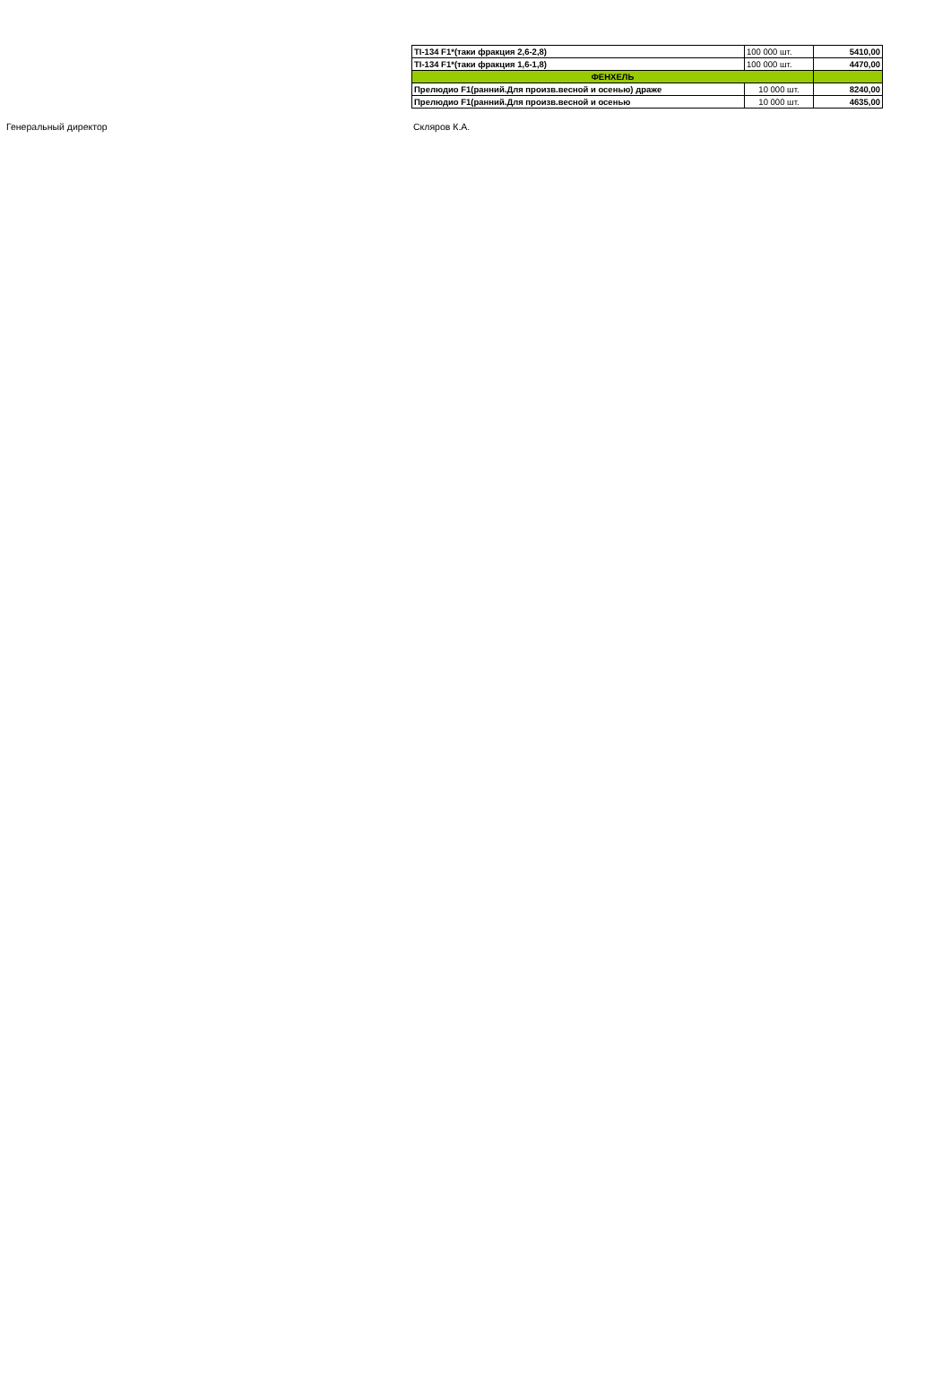| TI-134 F1*(таки фракция 2,6-2,8) | 100 000 шт. | 5410,00 |
| TI-134 F1*(таки фракция 1,6-1,8) | 100 000 шт. | 4470,00 |
| ФЕНХЕЛЬ | | |
| Прелюдио F1(ранний.Для произв.весной и осенью) драже | 10 000 шт. | 8240,00 |
| Прелюдио F1(ранний.Для произв.весной и осенью | 10 000 шт. | 4635,00 |
Генеральный директор Скляров К.А.